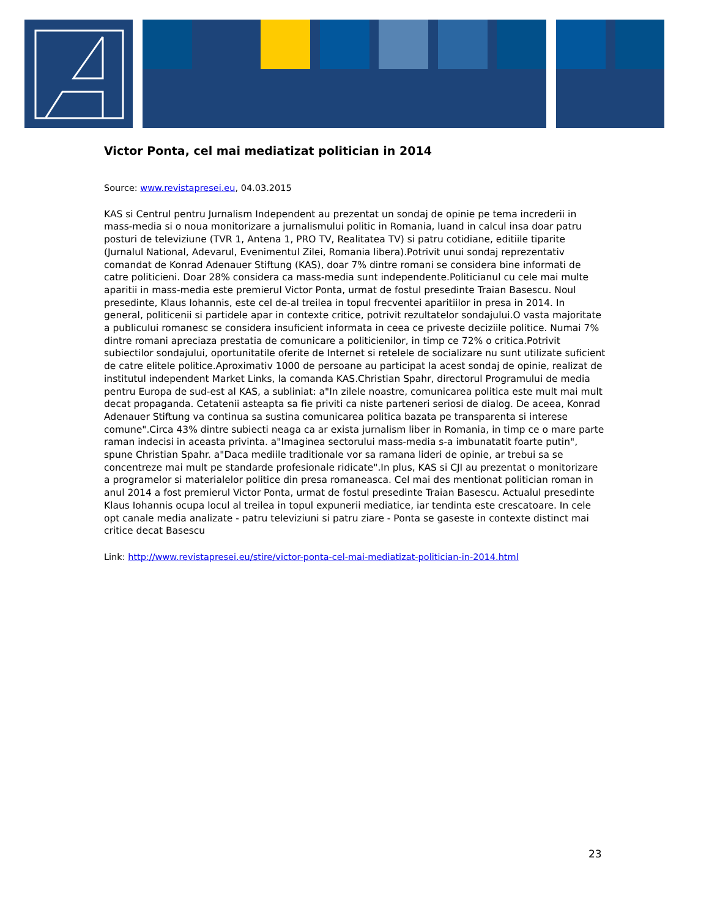Victor Ponta, cel mai mediatizat politician in 2014
Source: www.revistapresei.eu, 04.03.2015
KAS si Centrul pentru Jurnalism Independent au prezentat un sondaj de opinie pe tema increderii in mass-media si o noua monitorizare a jurnalismului politic in Romania, luand in calcul insa doar patru posturi de televiziune (TVR 1, Antena 1, PRO TV, Realitatea TV) si patru cotidiane, editiile tiparite (Jurnalul National, Adevarul, Evenimentul Zilei, Romania libera).Potrivit unui sondaj reprezentativ comandat de Konrad Adenauer Stiftung (KAS), doar 7% dintre romani se considera bine informati de catre politicieni. Doar 28% considera ca mass-media sunt independente.Politicianul cu cele mai multe aparitii in mass-media este premierul Victor Ponta, urmat de fostul presedinte Traian Basescu. Noul presedinte, Klaus Iohannis, este cel de-al treilea in topul frecventei aparitiilor in presa in 2014. In general, politicenii si partidele apar in contexte critice, potrivit rezultatelor sondajului.O vasta majoritate a publicului romanesc se considera insuficient informata in ceea ce priveste deciziile politice. Numai 7% dintre romani apreciaza prestatia de comunicare a politicienilor, in timp ce 72% o critica.Potrivit subiectilor sondajului, oportunitatile oferite de Internet si retelele de socializare nu sunt utilizate suficient de catre elitele politice.Aproximativ 1000 de persoane au participat la acest sondaj de opinie, realizat de institutul independent Market Links, la comanda KAS.Christian Spahr, directorul Programului de media pentru Europa de sud-est al KAS, a subliniat: a"In zilele noastre, comunicarea politica este mult mai mult decat propaganda. Cetatenii asteapta sa fie priviti ca niste parteneri seriosi de dialog. De aceea, Konrad Adenauer Stiftung va continua sa sustina comunicarea politica bazata pe transparenta si interese comune".Circa 43% dintre subiecti neaga ca ar exista jurnalism liber in Romania, in timp ce o mare parte raman indecisi in aceasta privinta. a"Imaginea sectorului mass-media s-a imbunatatit foarte putin", spune Christian Spahr. a"Daca mediile traditionale vor sa ramana lideri de opinie, ar trebui sa se concentreze mai mult pe standarde profesionale ridicate".In plus, KAS si CJI au prezentat o monitorizare a programelor si materialelor politice din presa romaneasca. Cel mai des mentionat politician roman in anul 2014 a fost premierul Victor Ponta, urmat de fostul presedinte Traian Basescu. Actualul presedinte Klaus Iohannis ocupa locul al treilea in topul expunerii mediatice, iar tendinta este crescatoare. In cele opt canale media analizate - patru televiziuni si patru ziare - Ponta se gaseste in contexte distinct mai critice decat Basescu
Link: http://www.revistapresei.eu/stire/victor-ponta-cel-mai-mediatizat-politician-in-2014.html
23